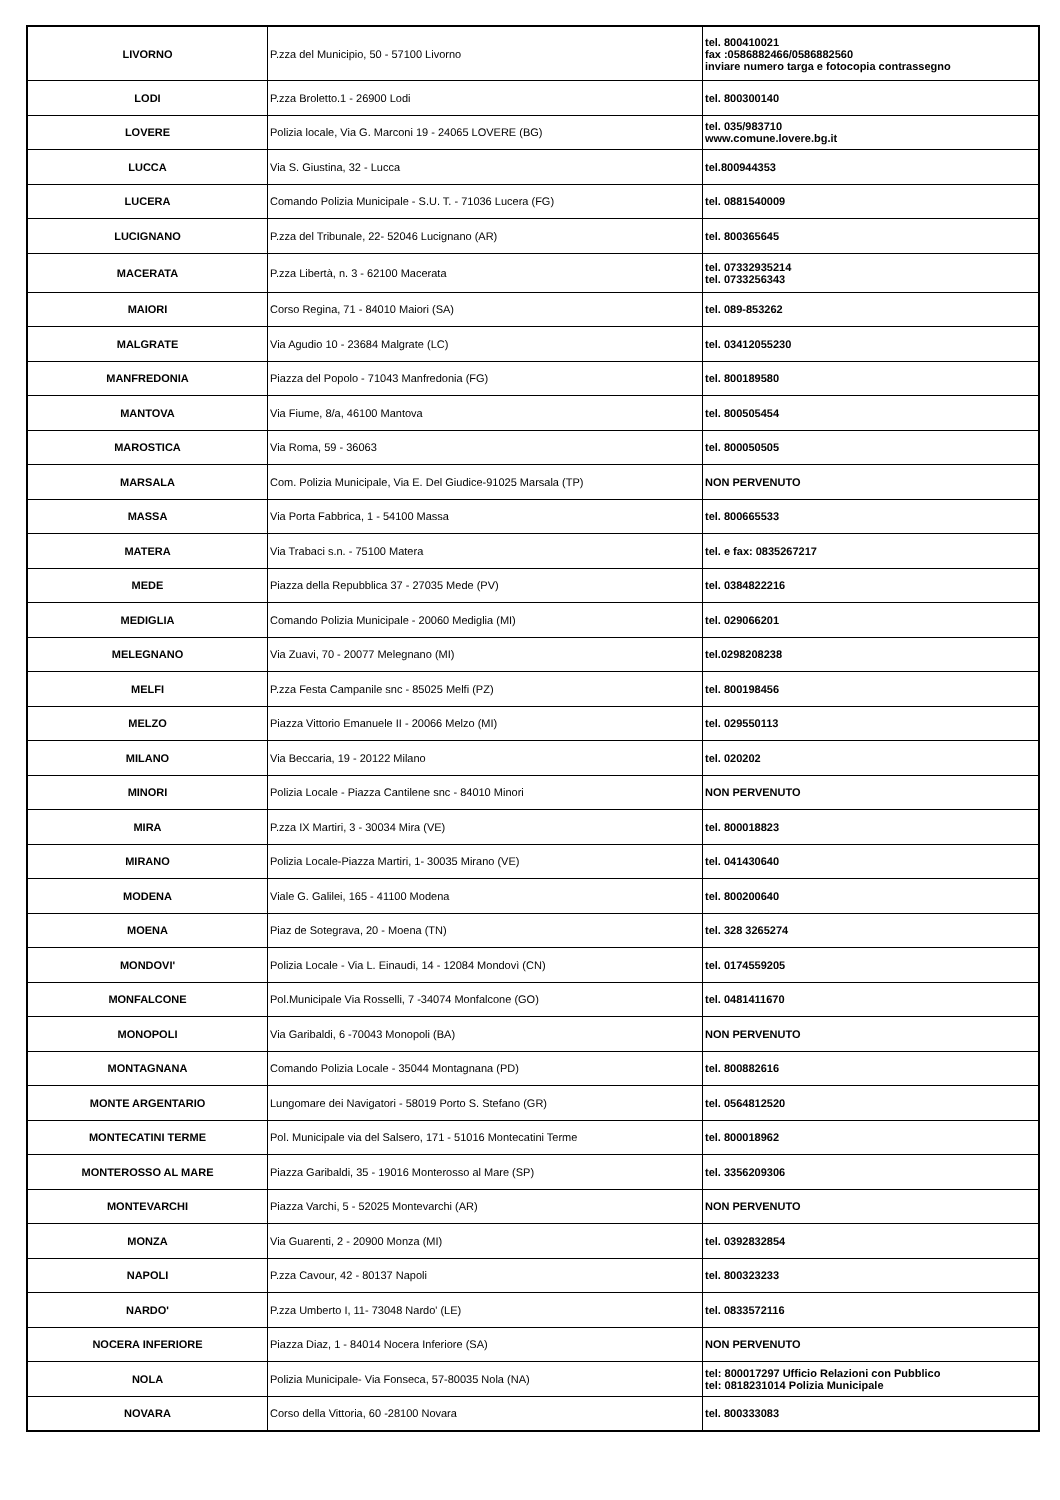| LIVORNO | P.zza del Municipio, 50 - 57100 Livorno | tel. 800410021 fax :0586882466/0586882560 inviare numero targa e fotocopia contrassegno |
| LODI | P.zza Broletto.1 - 26900 Lodi | tel. 800300140 |
| LOVERE | Polizia locale, Via G. Marconi 19 - 24065 LOVERE (BG) | tel. 035/983710 www.comune.lovere.bg.it |
| LUCCA | Via S. Giustina, 32 - Lucca | tel.800944353 |
| LUCERA | Comando Polizia Municipale - S.U. T. - 71036 Lucera (FG) | tel. 0881540009 |
| LUCIGNANO | P.zza del Tribunale, 22- 52046 Lucignano (AR) | tel. 800365645 |
| MACERATA | P.zza Libertà, n. 3 - 62100 Macerata | tel. 07332935214 tel. 0733256343 |
| MAIORI | Corso Regina, 71 - 84010 Maiori (SA) | tel. 089-853262 |
| MALGRATE | Via Agudio 10 - 23684 Malgrate (LC) | tel. 03412055230 |
| MANFREDONIA | Piazza del Popolo - 71043 Manfredonia (FG) | tel. 800189580 |
| MANTOVA | Via Fiume, 8/a, 46100 Mantova | tel. 800505454 |
| MAROSTICA | Via Roma, 59 - 36063 | tel. 800050505 |
| MARSALA | Com. Polizia Municipale, Via E. Del Giudice-91025 Marsala (TP) | NON PERVENUTO |
| MASSA | Via Porta Fabbrica, 1 - 54100 Massa | tel. 800665533 |
| MATERA | Via Trabaci s.n. - 75100 Matera | tel. e fax: 0835267217 |
| MEDE | Piazza della Repubblica 37 - 27035 Mede (PV) | tel. 0384822216 |
| MEDIGLIA | Comando Polizia Municipale - 20060 Mediglia (MI) | tel. 029066201 |
| MELEGNANO | Via Zuavi, 70 - 20077 Melegnano (MI) | tel.0298208238 |
| MELFI | P.zza Festa Campanile snc - 85025 Melfi (PZ) | tel. 800198456 |
| MELZO | Piazza Vittorio Emanuele II - 20066 Melzo (MI) | tel. 029550113 |
| MILANO | Via Beccaria, 19 - 20122 Milano | tel. 020202 |
| MINORI | Polizia Locale - Piazza Cantilene snc - 84010 Minori | NON PERVENUTO |
| MIRA | P.zza IX Martiri, 3 - 30034 Mira (VE) | tel. 800018823 |
| MIRANO | Polizia Locale-Piazza Martiri, 1- 30035 Mirano (VE) | tel. 041430640 |
| MODENA | Viale G. Galilei, 165 - 41100 Modena | tel. 800200640 |
| MOENA | Piaz de Sotegrava, 20 - Moena (TN) | tel. 328 3265274 |
| MONDOVI' | Polizia Locale - Via L. Einaudi, 14 - 12084 Mondovì (CN) | tel. 0174559205 |
| MONFALCONE | Pol.Municipale Via Rosselli, 7 -34074 Monfalcone (GO) | tel. 0481411670 |
| MONOPOLI | Via Garibaldi, 6 -70043 Monopoli (BA) | NON PERVENUTO |
| MONTAGNANA | Comando Polizia Locale - 35044 Montagnana (PD) | tel. 800882616 |
| MONTE ARGENTARIO | Lungomare dei Navigatori - 58019 Porto S. Stefano (GR) | tel. 0564812520 |
| MONTECATINI TERME | Pol. Municipale via del Salsero, 171 - 51016 Montecatini Terme | tel. 800018962 |
| MONTEROSSO AL MARE | Piazza Garibaldi, 35 - 19016 Monterosso al Mare (SP) | tel. 3356209306 |
| MONTEVARCHI | Piazza Varchi, 5 - 52025 Montevarchi (AR) | NON PERVENUTO |
| MONZA | Via Guarenti, 2 - 20900 Monza (MI) | tel. 0392832854 |
| NAPOLI | P.zza Cavour, 42 - 80137 Napoli | tel. 800323233 |
| NARDO' | P.zza Umberto I, 11- 73048 Nardo' (LE) | tel. 0833572116 |
| NOCERA INFERIORE | Piazza Diaz, 1 - 84014 Nocera Inferiore (SA) | NON PERVENUTO |
| NOLA | Polizia Municipale- Via Fonseca, 57-80035 Nola (NA) | tel: 800017297 Ufficio Relazioni con Pubblico tel: 0818231014 Polizia Municipale |
| NOVARA | Corso della Vittoria, 60 -28100 Novara | tel. 800333083 |